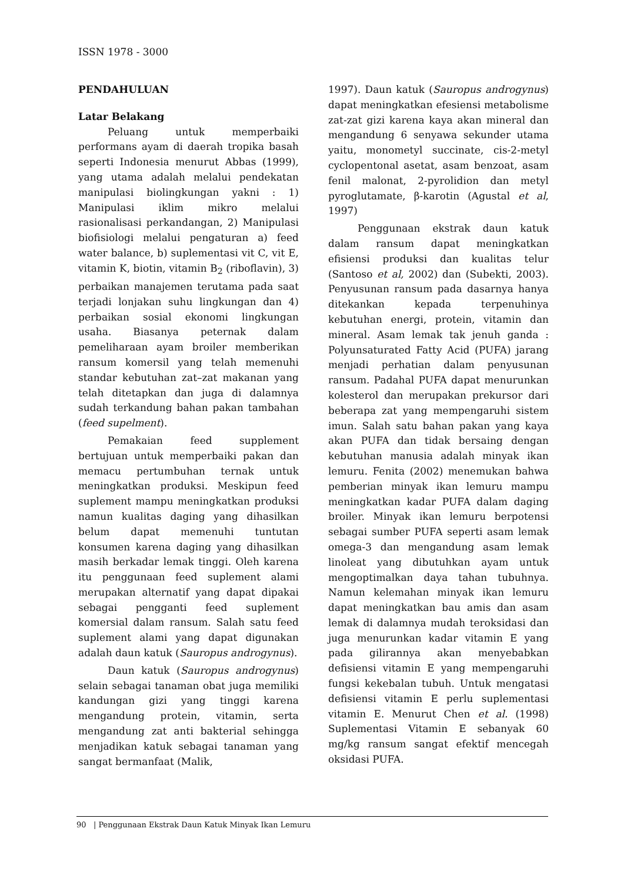ISSN 1978 - 3000
PENDAHULUAN
Latar Belakang
Peluang untuk memperbaiki performans ayam di daerah tropika basah seperti Indonesia menurut Abbas (1999), yang utama adalah melalui pendekatan manipulasi biolingkungan yakni : 1) Manipulasi iklim mikro melalui rasionalisasi perkandangan, 2) Manipulasi biofisiologi melalui pengaturan a) feed water balance, b) suplementasi vit C, vit E, vitamin K, biotin, vitamin B<sub>2</sub> (riboflavin), 3) perbaikan manajemen terutama pada saat terjadi lonjakan suhu lingkungan dan 4) perbaikan sosial ekonomi lingkungan usaha. Biasanya peternak dalam pemeliharaan ayam broiler memberikan ransum komersil yang telah memenuhi standar kebutuhan zat–zat makanan yang telah ditetapkan dan juga di dalamnya sudah terkandung bahan pakan tambahan (feed supelment).
Pemakaian feed supplement bertujuan untuk memperbaiki pakan dan memacu pertumbuhan ternak untuk meningkatkan produksi. Meskipun feed suplement mampu meningkatkan produksi namun kualitas daging yang dihasilkan belum dapat memenuhi tuntutan konsumen karena daging yang dihasilkan masih berkadar lemak tinggi. Oleh karena itu penggunaan feed suplement alami merupakan alternatif yang dapat dipakai sebagai pengganti feed suplement komersial dalam ransum. Salah satu feed suplement alami yang dapat digunakan adalah daun katuk (Sauropus androgynus).
Daun katuk (Sauropus androgynus) selain sebagai tanaman obat juga memiliki kandungan gizi yang tinggi karena mengandung protein, vitamin, serta mengandung zat anti bakterial sehingga menjadikan katuk sebagai tanaman yang sangat bermanfaat (Malik,
1997). Daun katuk (Sauropus androgynus) dapat meningkatkan efesiensi metabolisme zat-zat gizi karena kaya akan mineral dan mengandung 6 senyawa sekunder utama yaitu, monometyl succinate, cis-2-metyl cyclopentonal asetat, asam benzoat, asam fenil malonat, 2-pyrolidion dan metyl pyroglutamate, β-karotin (Agustal et al, 1997)
Penggunaan ekstrak daun katuk dalam ransum dapat meningkatkan efisiensi produksi dan kualitas telur (Santoso et al, 2002) dan (Subekti, 2003). Penyusunan ransum pada dasarnya hanya ditekankan kepada terpenuhinya kebutuhan energi, protein, vitamin dan mineral. Asam lemak tak jenuh ganda : Polyunsaturated Fatty Acid (PUFA) jarang menjadi perhatian dalam penyusunan ransum. Padahal PUFA dapat menurunkan kolesterol dan merupakan prekursor dari beberapa zat yang mempengaruhi sistem imun. Salah satu bahan pakan yang kaya akan PUFA dan tidak bersaing dengan kebutuhan manusia adalah minyak ikan lemuru. Fenita (2002) menemukan bahwa pemberian minyak ikan lemuru mampu meningkatkan kadar PUFA dalam daging broiler. Minyak ikan lemuru berpotensi sebagai sumber PUFA seperti asam lemak omega-3 dan mengandung asam lemak linoleat yang dibutuhkan ayam untuk mengoptimalkan daya tahan tubuhnya. Namun kelemahan minyak ikan lemuru dapat meningkatkan bau amis dan asam lemak di dalamnya mudah teroksidasi dan juga menurunkan kadar vitamin E yang pada gilirannya akan menyebabkan defisiensi vitamin E yang mempengaruhi fungsi kekebalan tubuh. Untuk mengatasi defisiensi vitamin E perlu suplementasi vitamin E. Menurut Chen et al. (1998) Suplementasi Vitamin E sebanyak 60 mg/kg ransum sangat efektif mencegah oksidasi PUFA.
90 | Penggunaan Ekstrak Daun Katuk Minyak Ikan Lemuru